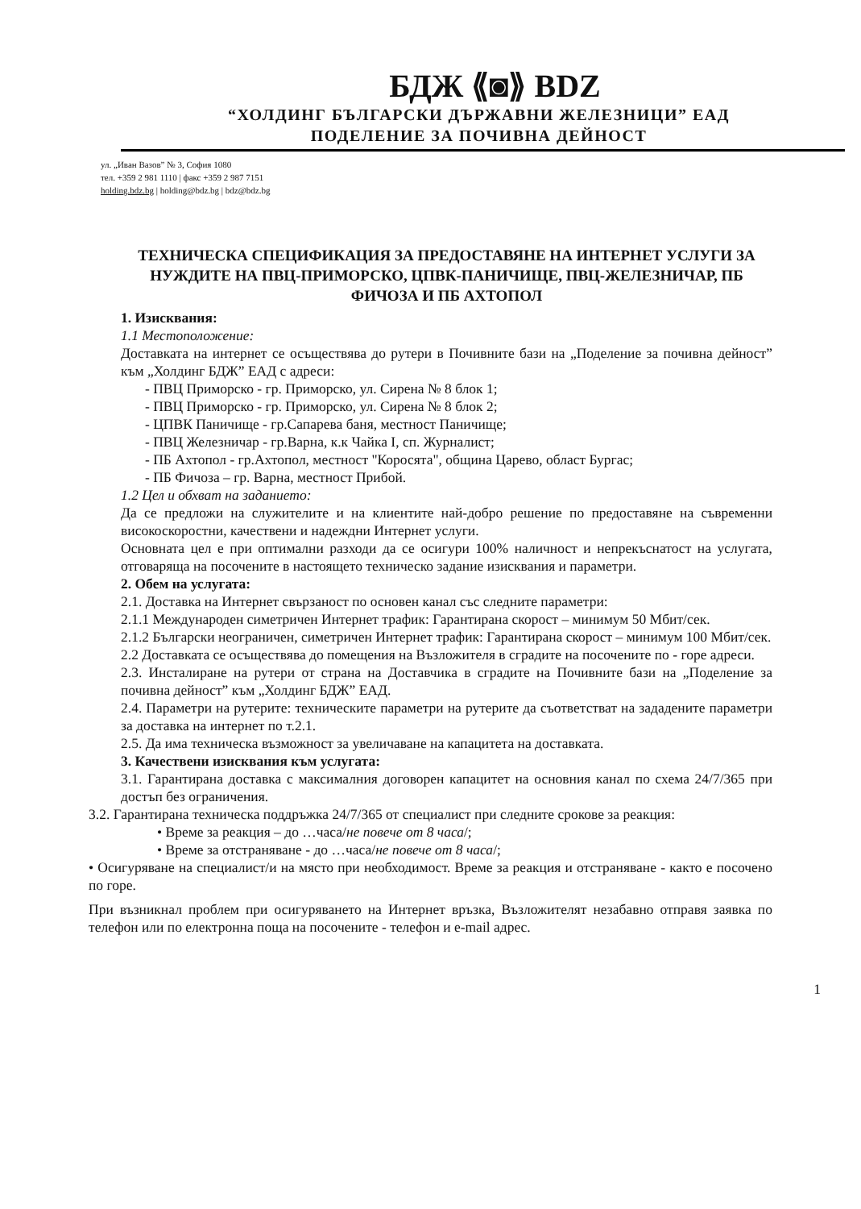БДЖ ⟪◙⟫ BDZ
“ХОЛДИНГ БЪЛГАРСКИ ДЪРЖАВНИ ЖЕЛЕЗНИЦИ” ЕАД
ПОДЕЛЕНИЕ ЗА ПОЧИВНА ДЕЙНОСТ
ул. „Иван Вазов” № 3, София 1080
тел. +359 2 981 1110 | факс +359 2 987 7151
holding.bdz.bg | holding@bdz.bg | bdz@bdz.bg
ТЕХНИЧЕСКА СПЕЦИФИКАЦИЯ ЗА ПРЕДОСТАВЯНЕ НА ИНТЕРНЕТ УСЛУГИ ЗА НУЖДИТЕ НА ПВЦ-ПРИМОРСКО, ЦПВК-ПАНИЧИЩЕ, ПВЦ-ЖЕЛЕЗНИЧАР, ПБ ФИЧОЗА И ПБ АХТОПОЛ
1. Изисквания:
1.1 Местоположение:
Доставката на интернет се осъществява до рутери в Почивните бази на „Поделение за почивна дейност” към „Холдинг БДЖ” ЕАД с адреси:
- ПВЦ Приморско - гр. Приморско, ул. Сирена № 8 блок 1;
- ПВЦ Приморско - гр. Приморско, ул. Сирена № 8 блок 2;
- ЦПВК Паничище - гр.Сапарева баня, местност Паничище;
- ПВЦ Железничар - гр.Варна, к.к Чайка I, сп. Журналист;
- ПБ Ахтопол - гр.Ахтопол, местност "Коросята", община Царево, област Бургас;
- ПБ Фичоза – гр. Варна, местност Прибой.
1.2 Цел и обхват на заданието:
Да се предложи на служителите и на клиентите най-добро решение по предоставяне на съвременни високоскоростни, качествени и надеждни Интернет услуги.
Основната цел е при оптимални разходи да се осигури 100% наличност и непрекъснатост на услугата, отговаряща на посочените в настоящето техническо задание изисквания и параметри.
2. Обем на услугата:
2.1. Доставка на Интернет свързаност по основен канал със следните параметри:
2.1.1 Международен симетричен Интернет трафик: Гарантирана скорост – минимум 50 Мбит/сек.
2.1.2 Български неограничен, симетричен Интернет трафик: Гарантирана скорост – минимум 100 Мбит/сек.
2.2 Доставката се осъществява до помещения на Възложителя в сградите на посочените по - горе адреси.
2.3. Инсталиране на рутери от страна на Доставчика в сградите на Почивните бази на „Поделение за почивна дейност” към „Холдинг БДЖ” ЕАД.
2.4. Параметри на рутерите: техническите параметри на рутерите да съответстват на зададените параметри за доставка на интернет по т.2.1.
2.5. Да има техническа възможност за увеличаване на капацитета на доставката.
3. Качествени изисквания към услугата:
3.1. Гарантирана доставка с максималния договорен капацитет на основния канал по схема 24/7/365 при достъп без ограничения.
3.2. Гарантирана техническа поддръжка 24/7/365 от специалист при следните срокове за реакция:
• Време за реакция – до …часа/не повече от 8 часа/;
• Време за отстраняване - до …часа/не повече от 8 часа/;
• Осигуряване на специалист/и на място при необходимост. Време за реакция и отстраняване - както е посочено по горе.
При възникнал проблем при осигуряването на Интернет връзка, Възложителят незабавно отправя заявка по телефон или по електронна поща на посочените - телефон и e-mail адрес.
1